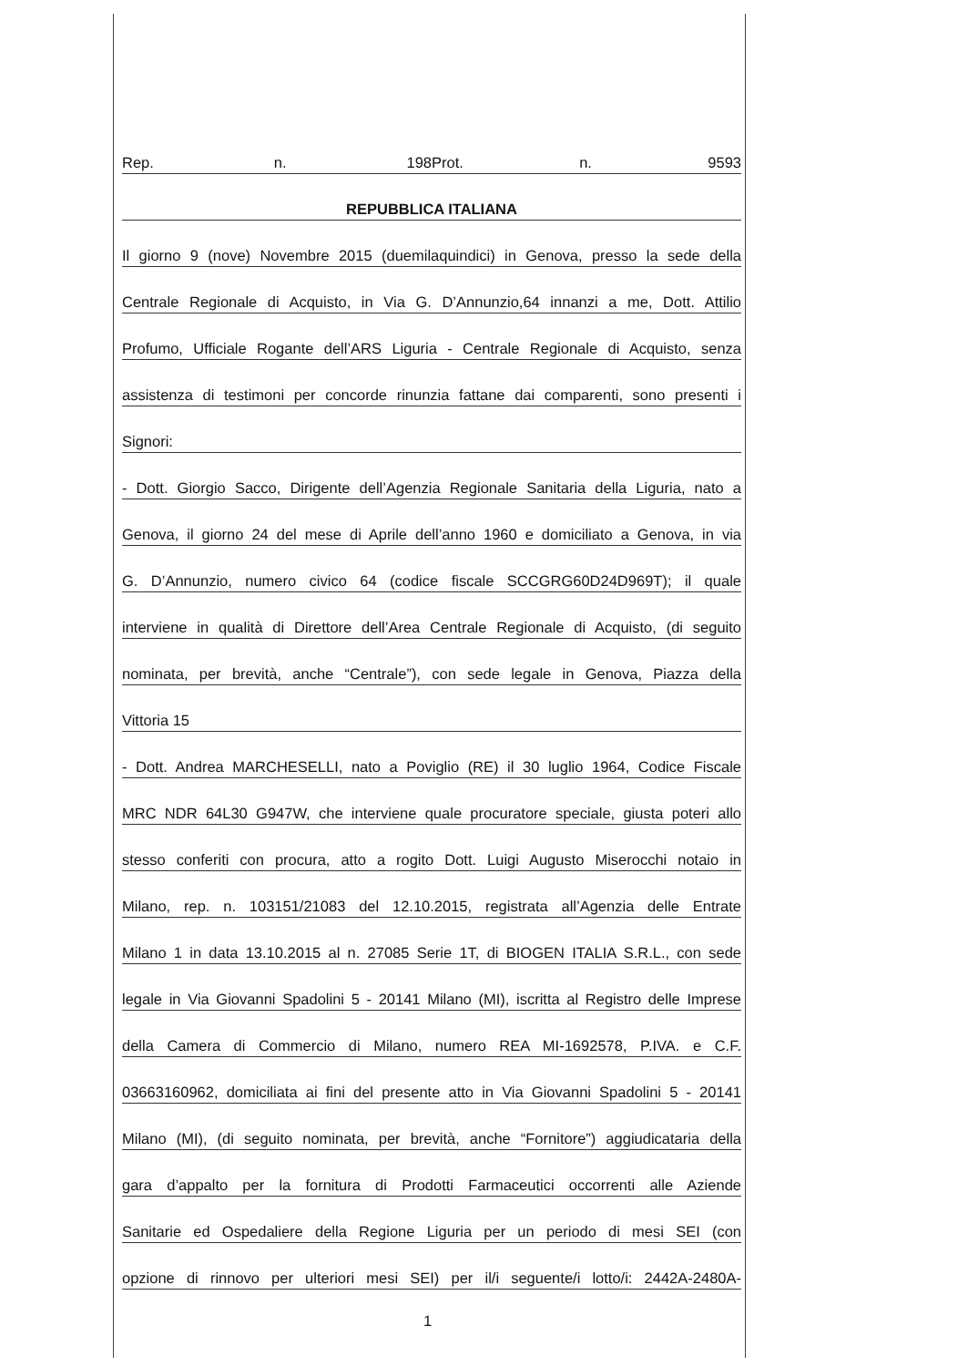Rep. n. 198 Prot. n. 9593
REPUBBLICA ITALIANA
Il giorno 9 (nove) Novembre 2015 (duemilaquindici) in Genova, presso la sede della
Centrale Regionale di Acquisto, in Via G. D’Annunzio,64 innanzi a me, Dott. Attilio
Profumo, Ufficiale Rogante dell’ARS Liguria - Centrale Regionale di Acquisto, senza
assistenza di testimoni per concorde rinunzia fattane dai comparenti, sono presenti i
Signori:
- Dott. Giorgio Sacco, Dirigente dell’Agenzia Regionale Sanitaria della Liguria, nato a
Genova, il giorno 24 del mese di Aprile dell’anno 1960 e domiciliato a Genova, in via
G. D’Annunzio, numero civico 64 (codice fiscale SCCGRG60D24D969T); il quale
interviene in qualità di Direttore dell’Area Centrale Regionale di Acquisto, (di seguito
nominata, per brevità, anche “Centrale”), con sede legale in Genova, Piazza della
Vittoria 15
- Dott. Andrea MARCHESELLI, nato a Poviglio (RE) il 30 luglio 1964, Codice Fiscale
MRC NDR 64L30 G947W, che interviene quale procuratore speciale, giusta poteri allo
stesso conferiti con procura, atto a rogito Dott. Luigi Augusto Miserocchi notaio in
Milano, rep. n. 103151/21083 del 12.10.2015, registrata all’Agenzia delle Entrate
Milano 1 in data 13.10.2015 al n. 27085 Serie 1T, di BIOGEN ITALIA S.R.L., con sede
legale in Via Giovanni Spadolini 5 - 20141 Milano (MI), iscritta al Registro delle Imprese
della Camera di Commercio di Milano, numero REA MI-1692578, P.IVA. e C.F.
03663160962, domiciliata ai fini del presente atto in Via Giovanni Spadolini 5 - 20141
Milano (MI), (di seguito nominata, per brevità, anche “Fornitore”) aggiudicataria della
gara d’appalto per la fornitura di Prodotti Farmaceutici occorrenti alle Aziende
Sanitarie ed Ospedaliere della Regione Liguria per un periodo di mesi SEI (con
opzione di rinnovo per ulteriori mesi SEI) per il/i seguente/i lotto/i: 2442A-2480A-
1